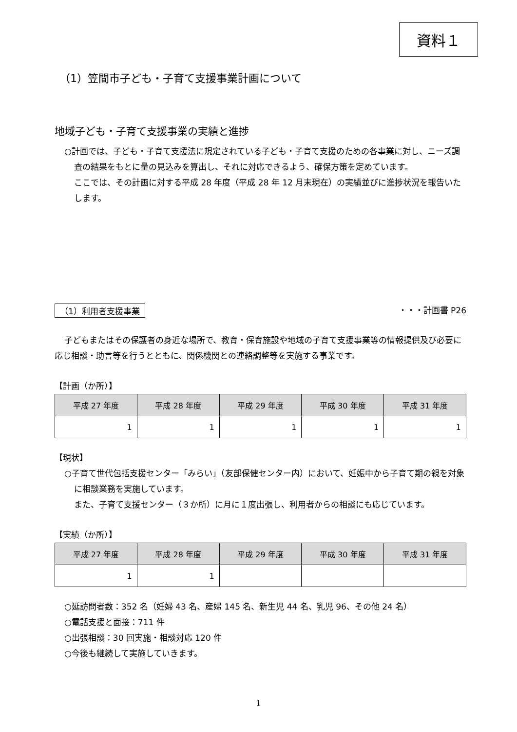資料１
（1）笠間市子ども・子育て支援事業計画について
地域子ども・子育て支援事業の実績と進捗
○計画では、子ども・子育て支援法に規定されている子ども・子育て支援のための各事業に対し、ニーズ調査の結果をもとに量の見込みを算出し、それに対応できるよう、確保方策を定めています。
ここでは、その計画に対する平成 28 年度（平成 28 年 12 月末現在）の実績並びに進捗状況を報告いたします。
（1）利用者支援事業 ・・・計画書 P26
子どもまたはその保護者の身近な場所で、教育・保育施設や地域の子育て支援事業等の情報提供及び必要に応じ相談・助言等を行うとともに、関係機関との連絡調整等を実施する事業です。
【計画（か所）】
| 平成 27 年度 | 平成 28 年度 | 平成 29 年度 | 平成 30 年度 | 平成 31 年度 |
| --- | --- | --- | --- | --- |
| 1 | 1 | 1 | 1 | 1 |
【現状】
○子育て世代包括支援センター「みらい」（友部保健センター内）において、妊娠中から子育て期の親を対象に相談業務を実施しています。
また、子育て支援センター（３か所）に月に１度出張し、利用者からの相談にも応じています。
【実績（か所）】
| 平成 27 年度 | 平成 28 年度 | 平成 29 年度 | 平成 30 年度 | 平成 31 年度 |
| --- | --- | --- | --- | --- |
| 1 | 1 | | | |
○延訪問者数：352 名（妊婦 43 名、産婦 145 名、新生児 44 名、乳児 96、その他 24 名）
○電話支援と面接：711 件
○出張相談：30 回実施・相談対応 120 件
○今後も継続して実施していきます。
1